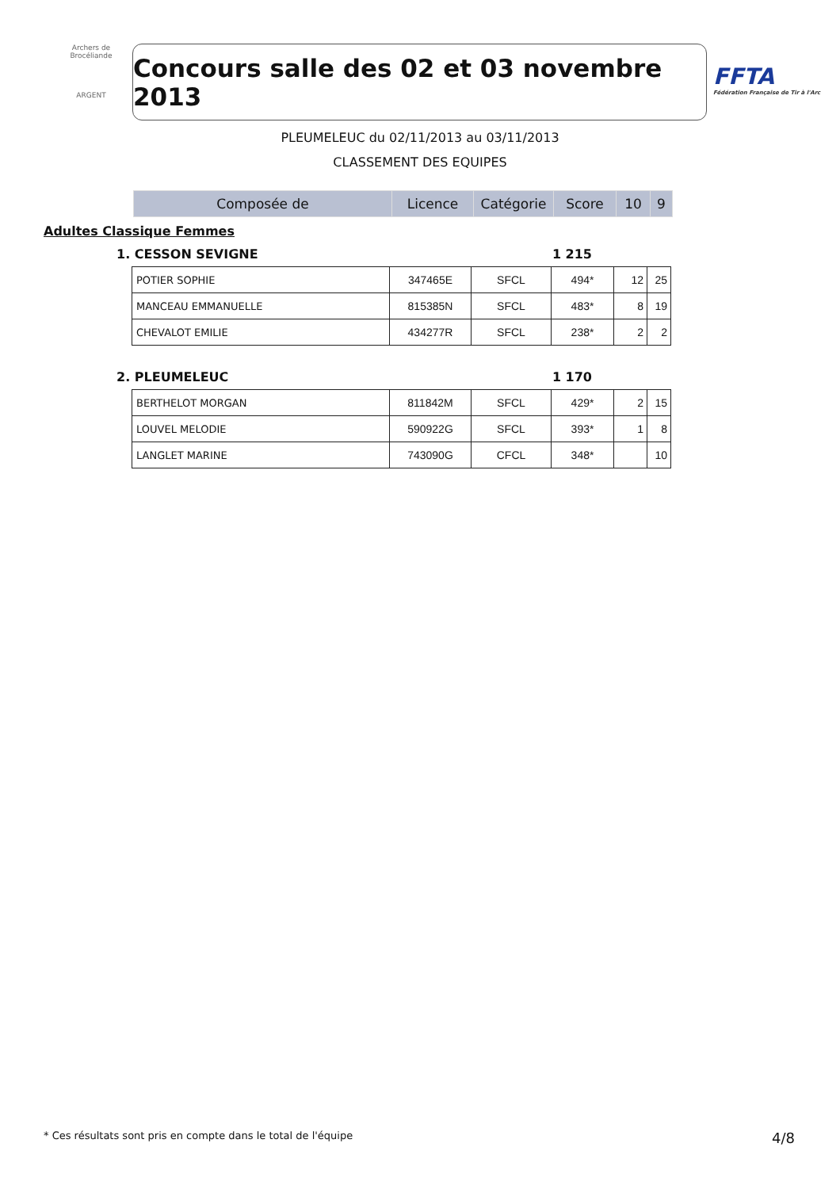Archers de Brocéliande
ARGENT
Concours salle des 02 et 03 novembre 2013
FFTA
Fédération Française de Tir à l'Arc
PLEUMELEUC du 02/11/2013 au 03/11/2013
CLASSEMENT DES EQUIPES
| Composée de | Licence | Catégorie | Score | 10 | 9 |
| --- | --- | --- | --- | --- | --- |
Adultes Classique Femmes
1. CESSON SEVIGNE 1 215
| POTIER SOPHIE | 347465E | SFCL | 494* | 12 | 25 |
| MANCEAU EMMANUELLE | 815385N | SFCL | 483* | 8 | 19 |
| CHEVALOT EMILIE | 434277R | SFCL | 238* | 2 | 2 |
2. PLEUMELEUC 1 170
| BERTHELOT MORGAN | 811842M | SFCL | 429* | 2 | 15 |
| LOUVEL MELODIE | 590922G | SFCL | 393* | 1 | 8 |
| LANGLET MARINE | 743090G | CFCL | 348* | | 10 |
* Ces résultats sont pris en compte dans le total de l'équipe 4/8